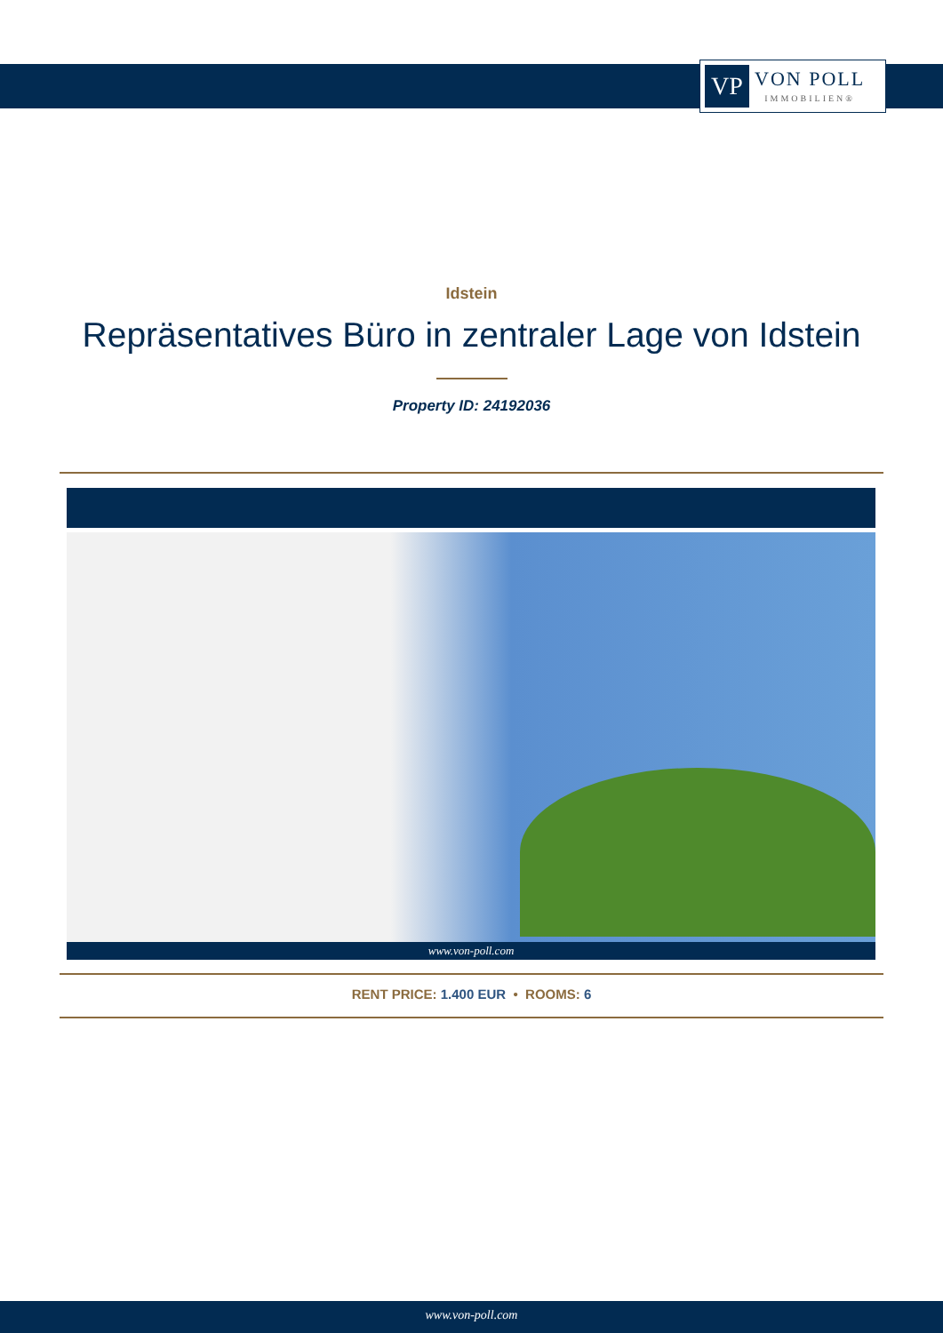VP
VON POLL
IMMOBILIEN®
Idstein
Repräsentatives Büro in zentraler Lage von Idstein
Property ID: 24192036
www.von-poll.com
RENT PRICE: 1.400 EUR • ROOMS: 6
www.von-poll.com